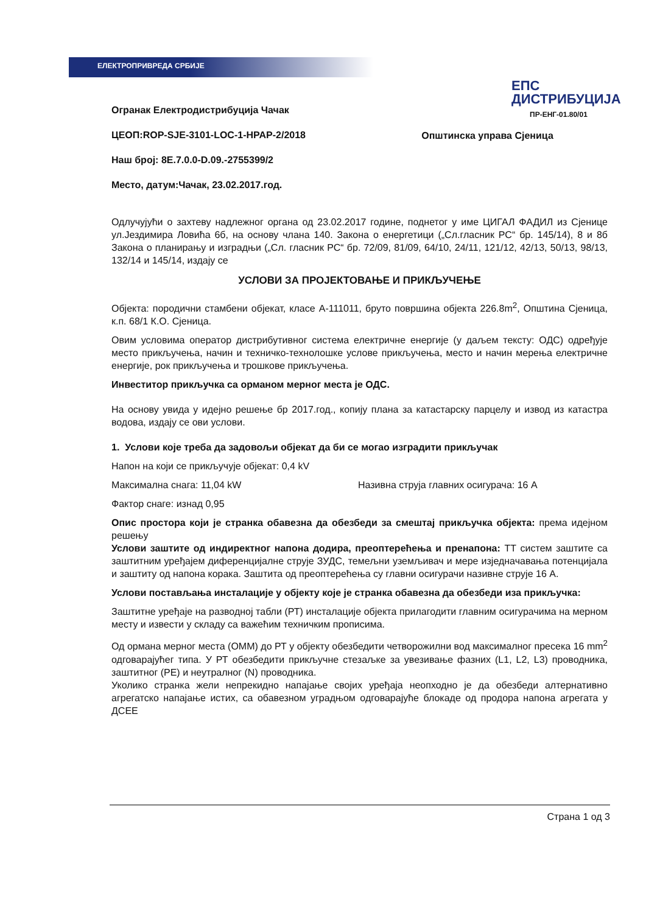ЕЛЕКТРОПРИВРЕДА СРБИЈЕ
ЕПС
ДИСТРИБУЦИЈА
ПР-ЕНГ-01.80/01
Огранак Електродистрибуција Чачак
ЦЕОП:ROP-SJE-3101-LOC-1-HPAP-2/2018
Наш број: 8Е.7.0.0-D.09.-2755399/2
Место, датум:Чачак, 23.02.2017.год.
Општинска управа Сјеница
Одлучујући о захтеву надлежног органа од 23.02.2017 године, поднетог у име ЦИГАЛ ФАДИЛ из Сјенице ул.Јездимира Ловића 6б, на основу члана 140. Закона о енергетици („Сл.гласник РС“ бр. 145/14), 8 и 8б Закона о планирању и изградњи („Сл. гласник РС“ бр. 72/09, 81/09, 64/10, 24/11, 121/12, 42/13, 50/13, 98/13, 132/14 и 145/14, издају се
УСЛОВИ ЗА ПРОЈЕКТОВАЊЕ И ПРИКЉУЧЕЊЕ
Објекта: породични стамбени објекат, класе А-111011, бруто површина објекта 226.8m<sup>2</sup>, Општина Сјеница, к.п. 68/1 К.О. Сјеница.
Овим условима оператор дистрибутивног система електричне енергије (у даљем тексту: ОДС) одређује место прикључења, начин и техничко-технолошке услове прикључења, место и начин мерења електричне енергије, рок прикључења и трошкове прикључења.
Инвеститор прикључка са орманом мерног места је ОДС.
На основу увида у идејно решење бр 2017.год., копију плана за катастарску парцелу и извод из катастра водова, издају се ови услови.
1. Услови које треба да задовољи објекат да би се могао изградити прикључак
Напон на који се прикључује објекат: 0,4 kV
Максимална снага: 11,04 kW Називна струја главних осигурача: 16 А
Фактор снаге: изнад 0,95
Опис простора који је странка обавезна да обезбеди за смештај прикључка објекта: према идејном решењу
Услови заштите од индиректног напона додира, преоптерећења и пренапона: ТТ систем заштите са заштитним уређајем диференцијалне струје ЗУДС, темељни уземљивач и мере изједначавања потенцијала и заштиту од напона корака. Заштита од преоптерећења су главни осигурачи називне струје 16 А.
Услови постављања инсталације у објекту које је странка обавезна да обезбеди иза прикључка:
Заштитне уређаје на разводној табли (РТ) инсталације објекта прилагодити главним осигурачима на мерном месту и извести у складу са важећим техничким прописима.
Од ормана мерног места (ОММ) до РТ у објекту обезбедити четворожилни вод максималног пресека 16 mm<sup>2</sup> одговарајућег типа. У РТ обезбедити прикључне стезаљке за увезивање фазних (L1, L2, L3) проводника, заштитног (РЕ) и неутралног (N) проводника.
Уколико странка жели непрекидно напајање својих уређаја неопходно је да обезбеди алтернативно агрегатско напајање истих, са обавезном уградњом одговарајуће блокаде од продора напона агрегата у ДСЕЕ
Страна 1 од 3